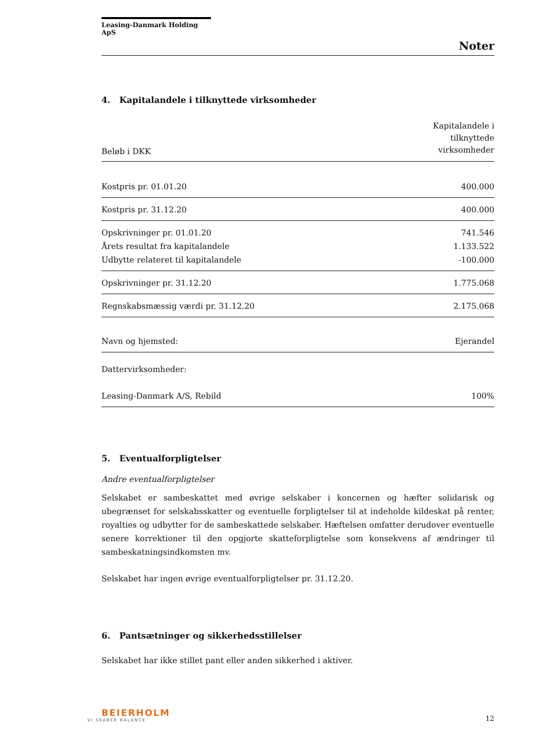Leasing-Danmark Holding ApS
Noter
4. Kapitalandele i tilknyttede virksomheder
| Beløb i DKK | Kapitalandele i tilknyttede virksomheder |
| Kostpris pr. 01.01.20 | 400.000 |
| Kostpris pr. 31.12.20 | 400.000 |
| Opskrivninger pr. 01.01.20 | 741.546 |
| Årets resultat fra kapitalandele | 1.133.522 |
| Udbytte relateret til kapitalandele | -100.000 |
| Opskrivninger pr. 31.12.20 | 1.775.068 |
| Regnskabsmæssig værdi pr. 31.12.20 | 2.175.068 |
| Navn og hjemsted: | Ejerandel |
| Dattervirksomheder: | |
| Leasing-Danmark A/S, Rebild | 100% |
5. Eventualforpligtelser
Andre eventualforpligtelser
Selskabet er sambeskattet med øvrige selskaber i koncernen og hæfter solidarisk og ubegrænset for selskabsskatter og eventuelle forpligtelser til at indeholde kildeskat på renter, royalties og udbytter for de sambeskattede selskaber. Hæftelsen omfatter derudover eventuelle senere korrektioner til den opgjorte skatteforpligtelse som konsekvens af ændringer til sambeskatningsindkomsten mv.
Selskabet har ingen øvrige eventualforpligtelser pr. 31.12.20.
6. Pantsætninger og sikkerhedsstillelser
Selskabet har ikke stillet pant eller anden sikkerhed i aktiver.
BEIERHOLM
VI SKABER BALANCE
12